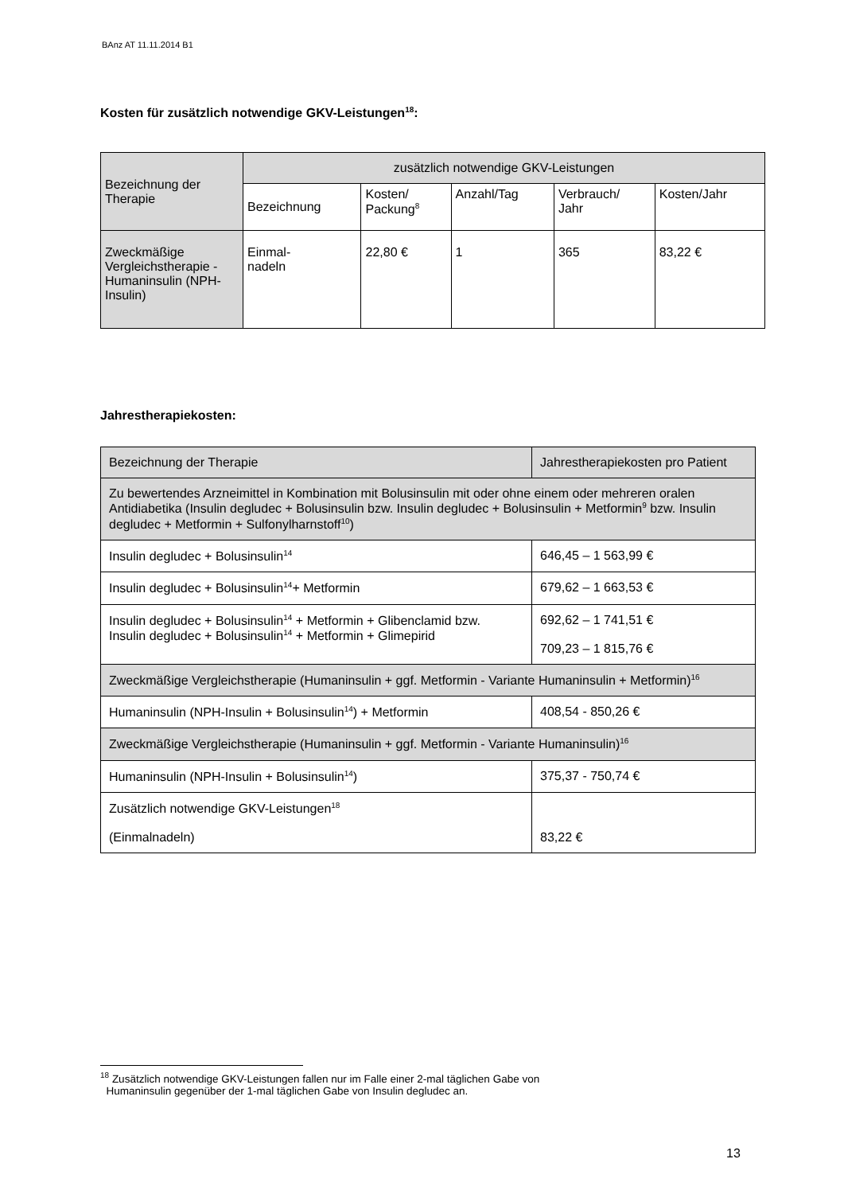BAnz AT 11.11.2014 B1
Kosten für zusätzlich notwendige GKV-Leistungen<sup>18</sup>:
| Bezeichnung der Therapie | zusätzlich notwendige GKV-Leistungen | | | | |
| --- | --- | --- | --- | --- | --- |
| | Bezeichnung | Kosten/ Packung<sup>8</sup> | Anzahl/Tag | Verbrauch/ Jahr | Kosten/Jahr |
| Zweckmäßige Vergleichstherapie - Humaninsulin (NPH-Insulin) | Einmal- nadeln | 22,80 € | 1 | 365 | 83,22 € |
Jahrestherapiekosten:
| Bezeichnung der Therapie | Jahrestherapiekosten pro Patient |
| Zu bewertendes Arzneimittel in Kombination mit Bolusinsulin mit oder ohne einem oder mehreren oralen Antidiabetika (Insulin degludec + Bolusinsulin bzw. Insulin degludec + Bolusinsulin + Metformin<sup>9</sup> bzw. Insulin degludec + Metformin + Sulfonylharnstoff<sup>10</sup>) | |
| Insulin degludec + Bolusinsulin<sup>14</sup> | 646,45 – 1 563,99 € |
| Insulin degludec + Bolusinsulin<sup>14</sup>+ Metformin | 679,62 – 1 663,53 € |
| Insulin degludec + Bolusinsulin<sup>14</sup> + Metformin + Glibenclamid bzw. Insulin degludec + Bolusinsulin<sup>14</sup> + Metformin + Glimepirid | 692,62 – 1 741,51 € 709,23 – 1 815,76 € |
| Zweckmäßige Vergleichstherapie (Humaninsulin + ggf. Metformin - Variante Humaninsulin + Metformin)<sup>16</sup> | |
| Humaninsulin (NPH-Insulin + Bolusinsulin<sup>14</sup>) + Metformin | 408,54 - 850,26 € |
| Zweckmäßige Vergleichstherapie (Humaninsulin + ggf. Metformin - Variante Humaninsulin)<sup>16</sup> | |
| Humaninsulin (NPH-Insulin + Bolusinsulin<sup>14</sup>) | 375,37 - 750,74 € |
| Zusätzlich notwendige GKV-Leistungen<sup>18</sup> (Einmalnadeln) | 83,22 € |
<sup>18</sup> Zusätzlich notwendige GKV-Leistungen fallen nur im Falle einer 2-mal täglichen Gabe von
Humaninsulin gegenüber der 1-mal täglichen Gabe von Insulin degludec an.
13